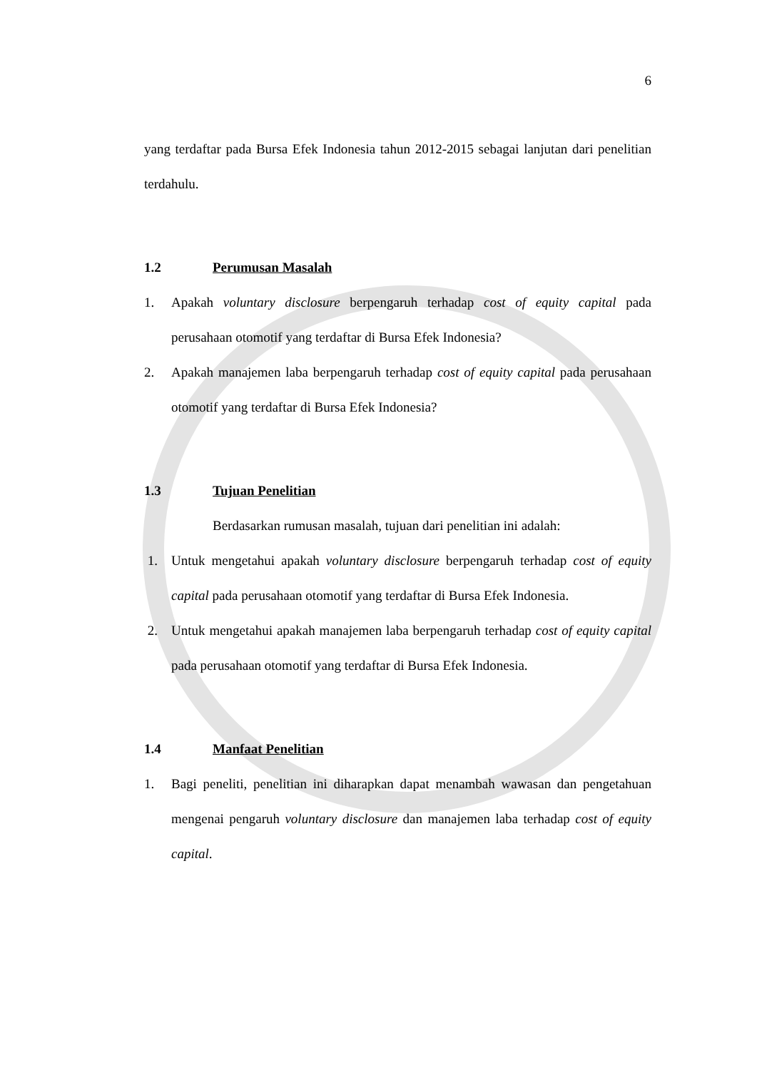6
yang terdaftar pada Bursa Efek Indonesia tahun 2012-2015 sebagai lanjutan dari penelitian terdahulu.
1.2 Perumusan Masalah
1. Apakah voluntary disclosure berpengaruh terhadap cost of equity capital pada perusahaan otomotif yang terdaftar di Bursa Efek Indonesia?
2. Apakah manajemen laba berpengaruh terhadap cost of equity capital pada perusahaan otomotif yang terdaftar di Bursa Efek Indonesia?
1.3 Tujuan Penelitian
Berdasarkan rumusan masalah, tujuan dari penelitian ini adalah:
1. Untuk mengetahui apakah voluntary disclosure berpengaruh terhadap cost of equity capital pada perusahaan otomotif yang terdaftar di Bursa Efek Indonesia.
2. Untuk mengetahui apakah manajemen laba berpengaruh terhadap cost of equity capital pada perusahaan otomotif yang terdaftar di Bursa Efek Indonesia.
1.4 Manfaat Penelitian
1. Bagi peneliti, penelitian ini diharapkan dapat menambah wawasan dan pengetahuan mengenai pengaruh voluntary disclosure dan manajemen laba terhadap cost of equity capital.